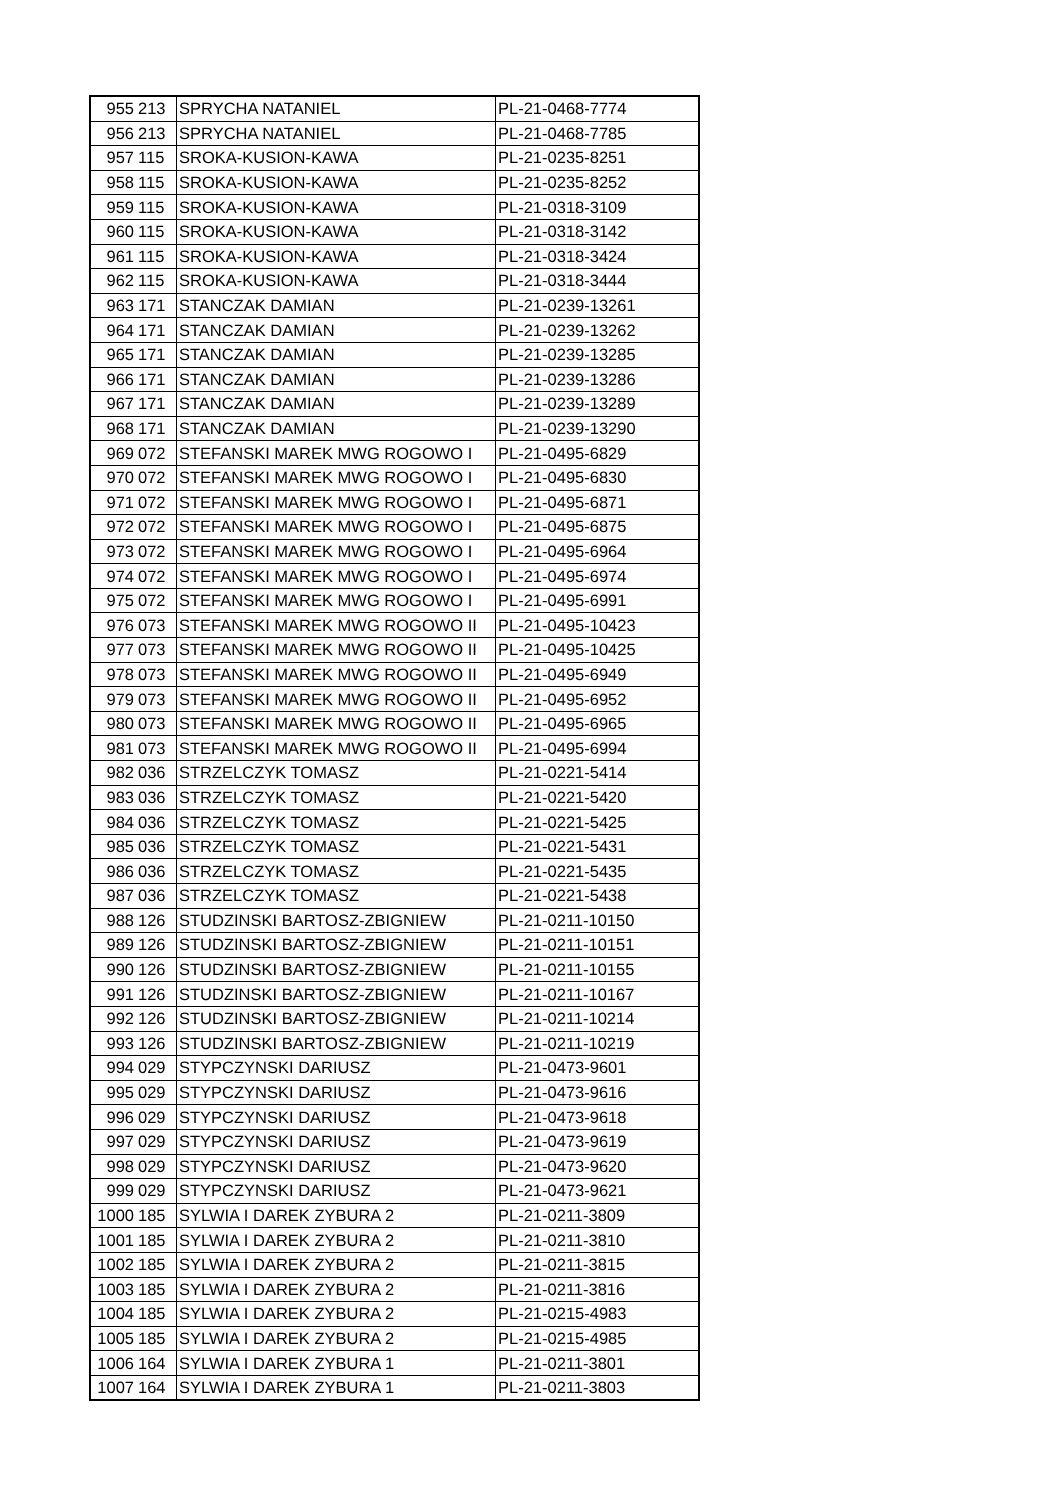| 955 | 213 | SPRYCHA NATANIEL | PL-21-0468-7774 |
| 956 | 213 | SPRYCHA NATANIEL | PL-21-0468-7785 |
| 957 | 115 | SROKA-KUSION-KAWA | PL-21-0235-8251 |
| 958 | 115 | SROKA-KUSION-KAWA | PL-21-0235-8252 |
| 959 | 115 | SROKA-KUSION-KAWA | PL-21-0318-3109 |
| 960 | 115 | SROKA-KUSION-KAWA | PL-21-0318-3142 |
| 961 | 115 | SROKA-KUSION-KAWA | PL-21-0318-3424 |
| 962 | 115 | SROKA-KUSION-KAWA | PL-21-0318-3444 |
| 963 | 171 | STANCZAK DAMIAN | PL-21-0239-13261 |
| 964 | 171 | STANCZAK DAMIAN | PL-21-0239-13262 |
| 965 | 171 | STANCZAK DAMIAN | PL-21-0239-13285 |
| 966 | 171 | STANCZAK DAMIAN | PL-21-0239-13286 |
| 967 | 171 | STANCZAK DAMIAN | PL-21-0239-13289 |
| 968 | 171 | STANCZAK DAMIAN | PL-21-0239-13290 |
| 969 | 072 | STEFANSKI MAREK MWG ROGOWO I | PL-21-0495-6829 |
| 970 | 072 | STEFANSKI MAREK MWG ROGOWO I | PL-21-0495-6830 |
| 971 | 072 | STEFANSKI MAREK MWG ROGOWO I | PL-21-0495-6871 |
| 972 | 072 | STEFANSKI MAREK MWG ROGOWO I | PL-21-0495-6875 |
| 973 | 072 | STEFANSKI MAREK MWG ROGOWO I | PL-21-0495-6964 |
| 974 | 072 | STEFANSKI MAREK MWG ROGOWO I | PL-21-0495-6974 |
| 975 | 072 | STEFANSKI MAREK MWG ROGOWO I | PL-21-0495-6991 |
| 976 | 073 | STEFANSKI MAREK MWG ROGOWO II | PL-21-0495-10423 |
| 977 | 073 | STEFANSKI MAREK MWG ROGOWO II | PL-21-0495-10425 |
| 978 | 073 | STEFANSKI MAREK MWG ROGOWO II | PL-21-0495-6949 |
| 979 | 073 | STEFANSKI MAREK MWG ROGOWO II | PL-21-0495-6952 |
| 980 | 073 | STEFANSKI MAREK MWG ROGOWO II | PL-21-0495-6965 |
| 981 | 073 | STEFANSKI MAREK MWG ROGOWO II | PL-21-0495-6994 |
| 982 | 036 | STRZELCZYK TOMASZ | PL-21-0221-5414 |
| 983 | 036 | STRZELCZYK TOMASZ | PL-21-0221-5420 |
| 984 | 036 | STRZELCZYK TOMASZ | PL-21-0221-5425 |
| 985 | 036 | STRZELCZYK TOMASZ | PL-21-0221-5431 |
| 986 | 036 | STRZELCZYK TOMASZ | PL-21-0221-5435 |
| 987 | 036 | STRZELCZYK TOMASZ | PL-21-0221-5438 |
| 988 | 126 | STUDZINSKI BARTOSZ-ZBIGNIEW | PL-21-0211-10150 |
| 989 | 126 | STUDZINSKI BARTOSZ-ZBIGNIEW | PL-21-0211-10151 |
| 990 | 126 | STUDZINSKI BARTOSZ-ZBIGNIEW | PL-21-0211-10155 |
| 991 | 126 | STUDZINSKI BARTOSZ-ZBIGNIEW | PL-21-0211-10167 |
| 992 | 126 | STUDZINSKI BARTOSZ-ZBIGNIEW | PL-21-0211-10214 |
| 993 | 126 | STUDZINSKI BARTOSZ-ZBIGNIEW | PL-21-0211-10219 |
| 994 | 029 | STYPCZYNSKI DARIUSZ | PL-21-0473-9601 |
| 995 | 029 | STYPCZYNSKI DARIUSZ | PL-21-0473-9616 |
| 996 | 029 | STYPCZYNSKI DARIUSZ | PL-21-0473-9618 |
| 997 | 029 | STYPCZYNSKI DARIUSZ | PL-21-0473-9619 |
| 998 | 029 | STYPCZYNSKI DARIUSZ | PL-21-0473-9620 |
| 999 | 029 | STYPCZYNSKI DARIUSZ | PL-21-0473-9621 |
| 1000 | 185 | SYLWIA I DAREK ZYBURA 2 | PL-21-0211-3809 |
| 1001 | 185 | SYLWIA I DAREK ZYBURA 2 | PL-21-0211-3810 |
| 1002 | 185 | SYLWIA I DAREK ZYBURA 2 | PL-21-0211-3815 |
| 1003 | 185 | SYLWIA I DAREK ZYBURA 2 | PL-21-0211-3816 |
| 1004 | 185 | SYLWIA I DAREK ZYBURA 2 | PL-21-0215-4983 |
| 1005 | 185 | SYLWIA I DAREK ZYBURA 2 | PL-21-0215-4985 |
| 1006 | 164 | SYLWIA I DAREK ZYBURA 1 | PL-21-0211-3801 |
| 1007 | 164 | SYLWIA I DAREK ZYBURA 1 | PL-21-0211-3803 |